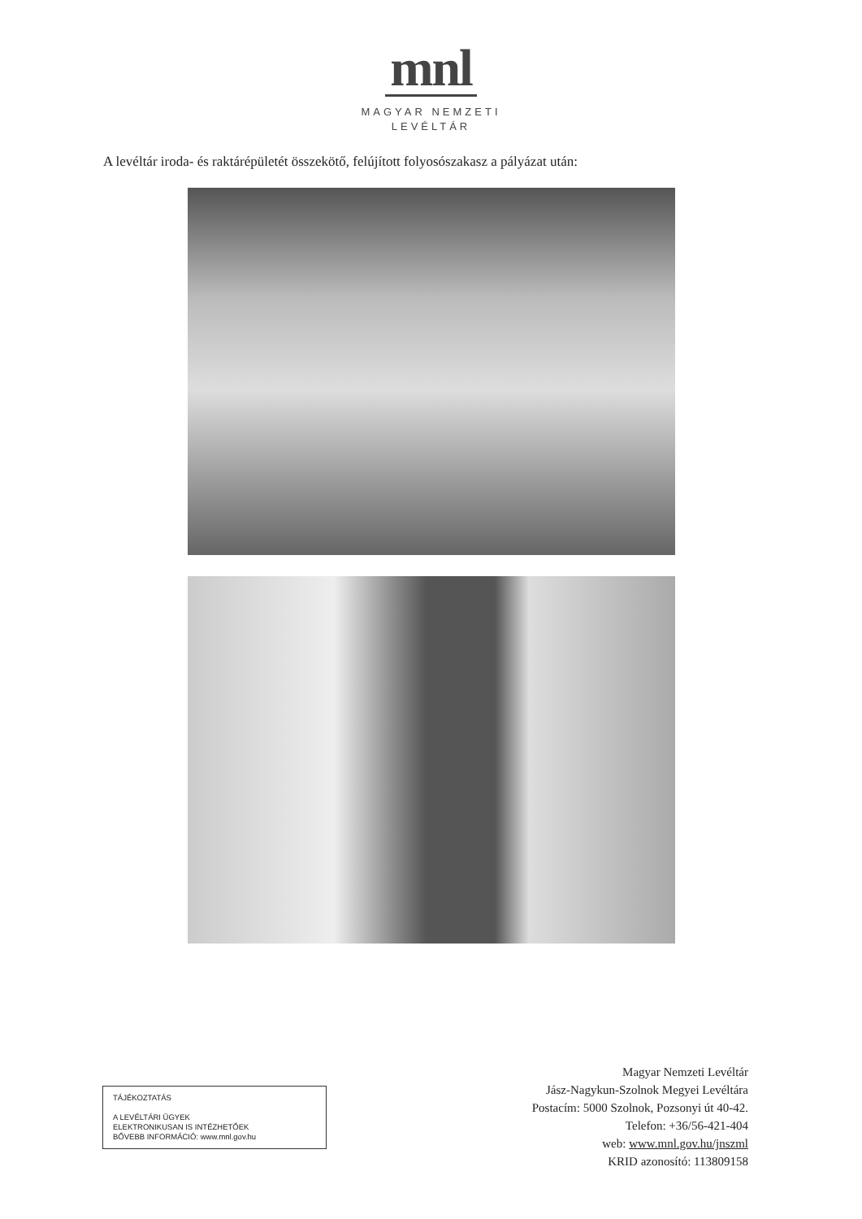mnl
MAGYAR NEMZETI
LEVÉLTÁR
A levéltár iroda- és raktárépületét összekötő, felújított folyosószakasz a pályázat után:
TÁJÉKOZTATÁS
A LEVÉLTÁRI ÜGYEK
ELEKTRONIKUSAN IS INTÉZHETŐEK
BŐVEBB INFORMÁCIÓ: www.mnl.gov.hu
Magyar Nemzeti Levéltár
Jász-Nagykun-Szolnok Megyei Levéltára
Postacím: 5000 Szolnok, Pozsonyi út 40-42.
Telefon: +36/56-421-404
web: www.mnl.gov.hu/jnszml
KRID azonosító: 113809158